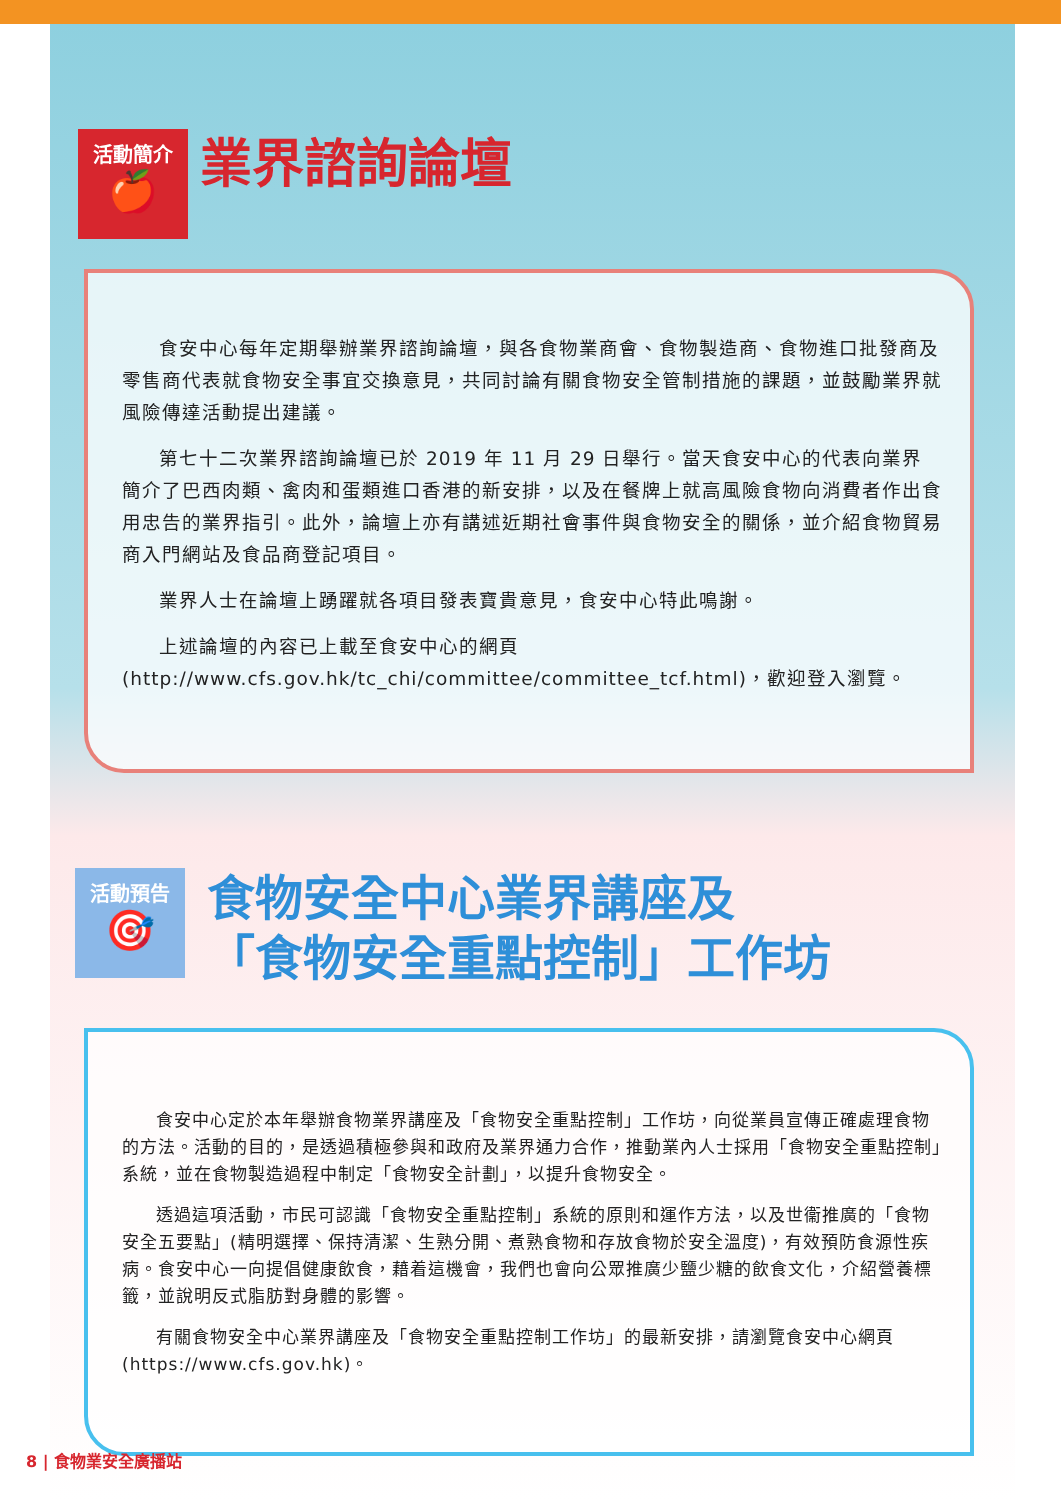活動簡介
🍎
業界諮詢論壇
食安中心每年定期舉辦業界諮詢論壇，與各食物業商會、食物製造商、食物進口批發商及零售商代表就食物安全事宜交換意見，共同討論有關食物安全管制措施的課題，並鼓勵業界就風險傳達活動提出建議。
第七十二次業界諮詢論壇已於 2019 年 11 月 29 日舉行。當天食安中心的代表向業界簡介了巴西肉類、禽肉和蛋類進口香港的新安排，以及在餐牌上就高風險食物向消費者作出食用忠告的業界指引。此外，論壇上亦有講述近期社會事件與食物安全的關係，並介紹食物貿易商入門網站及食品商登記項目。
業界人士在論壇上踴躍就各項目發表寶貴意見，食安中心特此鳴謝。
上述論壇的內容已上載至食安中心的網頁 (http://www.cfs.gov.hk/tc_chi/committee/committee_tcf.html)，歡迎登入瀏覽。
活動預告
🎯
食物安全中心業界講座及
「食物安全重點控制」工作坊
食安中心定於本年舉辦食物業界講座及「食物安全重點控制」工作坊，向從業員宣傳正確處理食物的方法。活動的目的，是透過積極參與和政府及業界通力合作，推動業內人士採用「食物安全重點控制」系統，並在食物製造過程中制定「食物安全計劃」，以提升食物安全。
透過這項活動，市民可認識「食物安全重點控制」系統的原則和運作方法，以及世衞推廣的「食物安全五要點」(精明選擇、保持清潔、生熟分開、煮熟食物和存放食物於安全溫度)，有效預防食源性疾病。食安中心一向提倡健康飲食，藉着這機會，我們也會向公眾推廣少鹽少糖的飲食文化，介紹營養標籤，並說明反式脂肪對身體的影響。
有關食物安全中心業界講座及「食物安全重點控制工作坊」的最新安排，請瀏覽食安中心網頁 (https://www.cfs.gov.hk)。
8 | 食物業安全廣播站